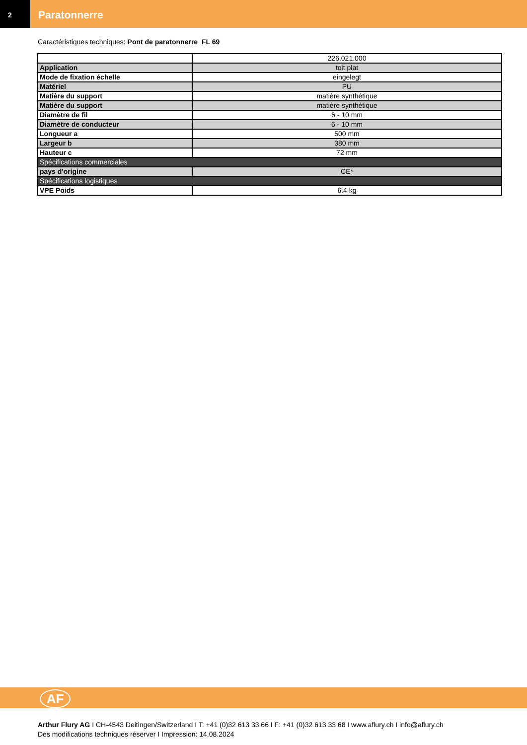2
Paratonnerre
Caractéristiques techniques: Pont de paratonnerre FL 69
| | 226.021.000 |
| Application | toit plat |
| Mode de fixation échelle | eingelegt |
| Matériel | PU |
| Matière du support | matière synthétique |
| Matière du support | matière synthétique |
| Diamètre de fil | 6 - 10 mm |
| Diamètre de conducteur | 6 - 10 mm |
| Longueur a | 500 mm |
| Largeur b | 380 mm |
| Hauteur c | 72 mm |
| Spécifications commerciales | |
| pays d'origine | CE* |
| Spécifications logistiques | |
| VPE Poids | 6.4 kg |
AF
Arthur Flury AG I CH-4543 Deitingen/Switzerland I T: +41 (0)32 613 33 66 I F: +41 (0)32 613 33 68 I www.aflury.ch I info@aflury.ch
Des modifications techniques réserver I Impression: 14.08.2024